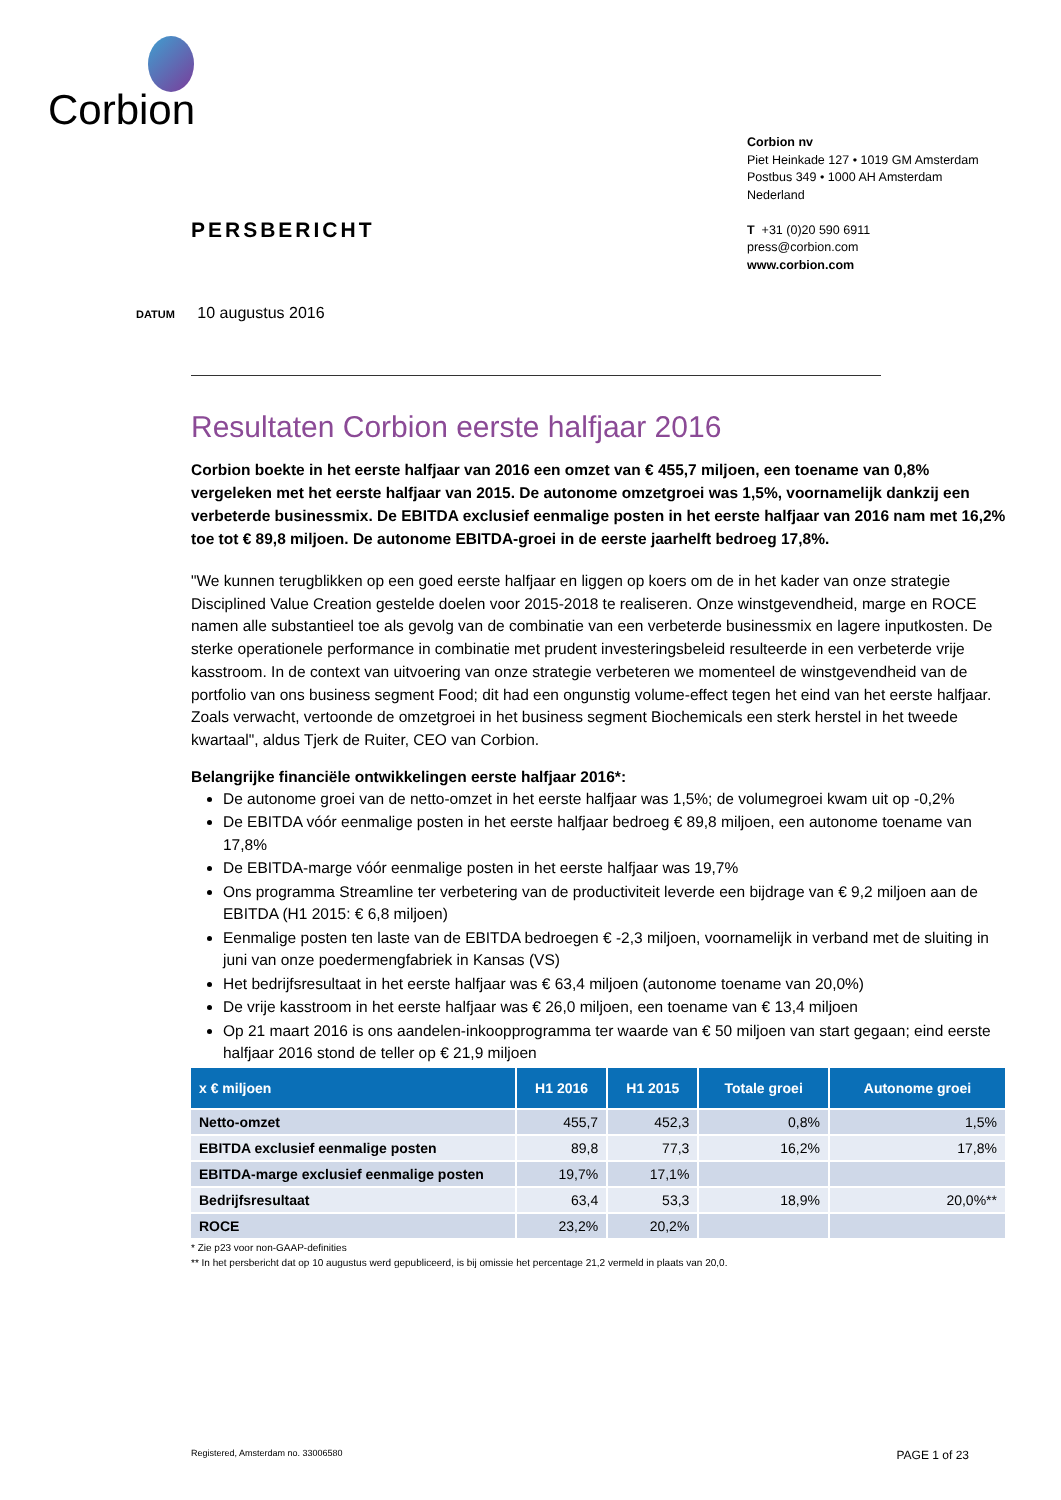Corbion
Corbion nv
Piet Heinkade 127 • 1019 GM Amsterdam
Postbus 349 • 1000 AH Amsterdam
Nederland
T +31 (0)20 590 6911
press@corbion.com
www.corbion.com
PERSBERICHT
DATUM 10 augustus 2016
Resultaten Corbion eerste halfjaar 2016
Corbion boekte in het eerste halfjaar van 2016 een omzet van € 455,7 miljoen, een toename van 0,8% vergeleken met het eerste halfjaar van 2015. De autonome omzetgroei was 1,5%, voornamelijk dankzij een verbeterde businessmix. De EBITDA exclusief eenmalige posten in het eerste halfjaar van 2016 nam met 16,2% toe tot € 89,8 miljoen. De autonome EBITDA-groei in de eerste jaarhelft bedroeg 17,8%.
"We kunnen terugblikken op een goed eerste halfjaar en liggen op koers om de in het kader van onze strategie Disciplined Value Creation gestelde doelen voor 2015-2018 te realiseren. Onze winstgevendheid, marge en ROCE namen alle substantieel toe als gevolg van de combinatie van een verbeterde businessmix en lagere inputkosten. De sterke operationele performance in combinatie met prudent investeringsbeleid resulteerde in een verbeterde vrije kasstroom. In de context van uitvoering van onze strategie verbeteren we momenteel de winstgevendheid van de portfolio van ons business segment Food; dit had een ongunstig volume-effect tegen het eind van het eerste halfjaar. Zoals verwacht, vertoonde de omzetgroei in het business segment Biochemicals een sterk herstel in het tweede kwartaal", aldus Tjerk de Ruiter, CEO van Corbion.
Belangrijke financiële ontwikkelingen eerste halfjaar 2016*:
De autonome groei van de netto-omzet in het eerste halfjaar was 1,5%; de volumegroei kwam uit op -0,2%
De EBITDA vóór eenmalige posten in het eerste halfjaar bedroeg € 89,8 miljoen, een autonome toename van 17,8%
De EBITDA-marge vóór eenmalige posten in het eerste halfjaar was 19,7%
Ons programma Streamline ter verbetering van de productiviteit leverde een bijdrage van € 9,2 miljoen aan de EBITDA (H1 2015: € 6,8 miljoen)
Eenmalige posten ten laste van de EBITDA bedroegen € -2,3 miljoen, voornamelijk in verband met de sluiting in juni van onze poedermengfabriek in Kansas (VS)
Het bedrijfsresultaat in het eerste halfjaar was € 63,4 miljoen (autonome toename van 20,0%)
De vrije kasstroom in het eerste halfjaar was € 26,0 miljoen, een toename van € 13,4 miljoen
Op 21 maart 2016 is ons aandelen-inkoopprogramma ter waarde van € 50 miljoen van start gegaan; eind eerste halfjaar 2016 stond de teller op € 21,9 miljoen
| x € miljoen | H1 2016 | H1 2015 | Totale groei | Autonome groei |
| --- | --- | --- | --- | --- |
| Netto-omzet | 455,7 | 452,3 | 0,8% | 1,5% |
| EBITDA exclusief eenmalige posten | 89,8 | 77,3 | 16,2% | 17,8% |
| EBITDA-marge exclusief eenmalige posten | 19,7% | 17,1% | | |
| Bedrijfsresultaat | 63,4 | 53,3 | 18,9% | 20,0%** |
| ROCE | 23,2% | 20,2% | | |
* Zie p23 voor non-GAAP-definities
** In het persbericht dat op 10 augustus werd gepubliceerd, is bij omissie het percentage 21,2 vermeld in plaats van 20,0.
Registered, Amsterdam no. 33006580 PAGE 1 of 23